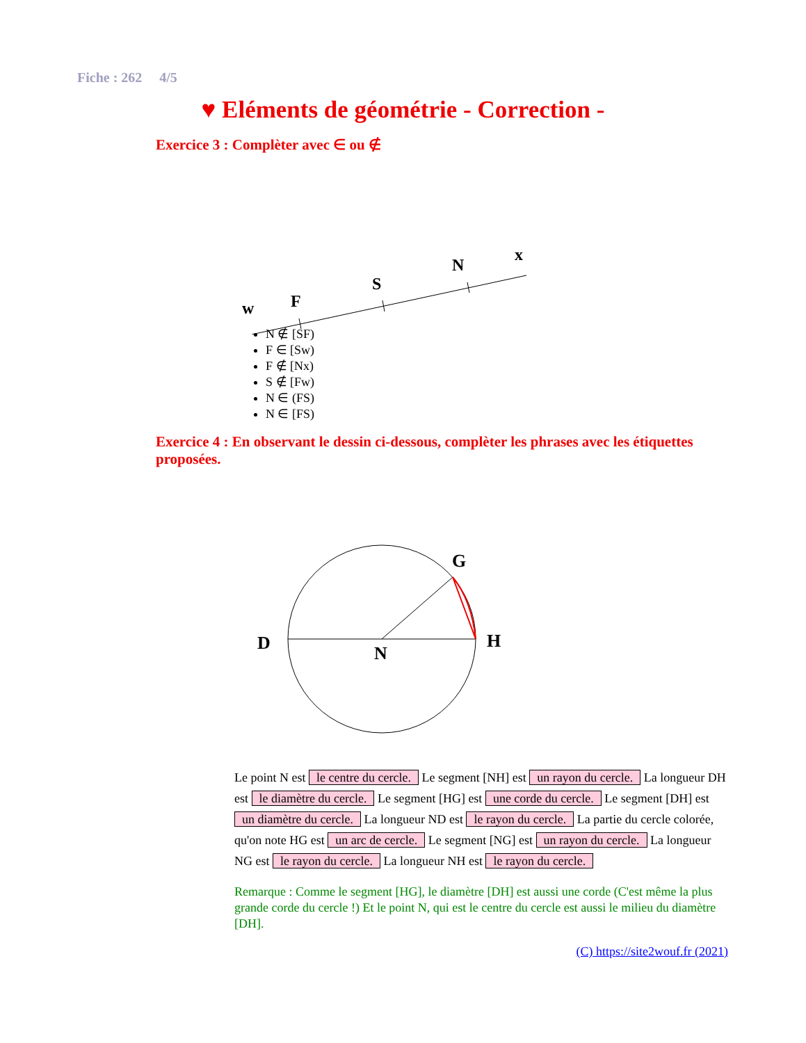Fiche : 262 4/5
♥ Eléments de géométrie - Correction -
Exercice 3 : Complèter avec ∈ ou ∉
w
F
S
N
x
N ∉ [SF)
F ∈ [Sw)
F ∉ [Nx)
S ∉ [Fw)
N ∈ (FS)
N ∈ [FS)
Exercice 4 : En observant le dessin ci-dessous, complèter les phrases avec les étiquettes proposées.
D
N
G
H
Le point N est le centre du cercle. Le segment [NH] est un rayon du cercle. La longueur DH est le diamètre du cercle. Le segment [HG] est une corde du cercle. Le segment [DH] est un diamètre du cercle. La longueur ND est le rayon du cercle. La partie du cercle colorée, qu'on note HG est un arc de cercle. Le segment [NG] est un rayon du cercle. La longueur NG est le rayon du cercle. La longueur NH est le rayon du cercle.
Remarque : Comme le segment [HG], le diamètre [DH] est aussi une corde (C'est même la plus grande corde du cercle !) Et le point N, qui est le centre du cercle est aussi le milieu du diamètre [DH].
(C) https://site2wouf.fr (2021)